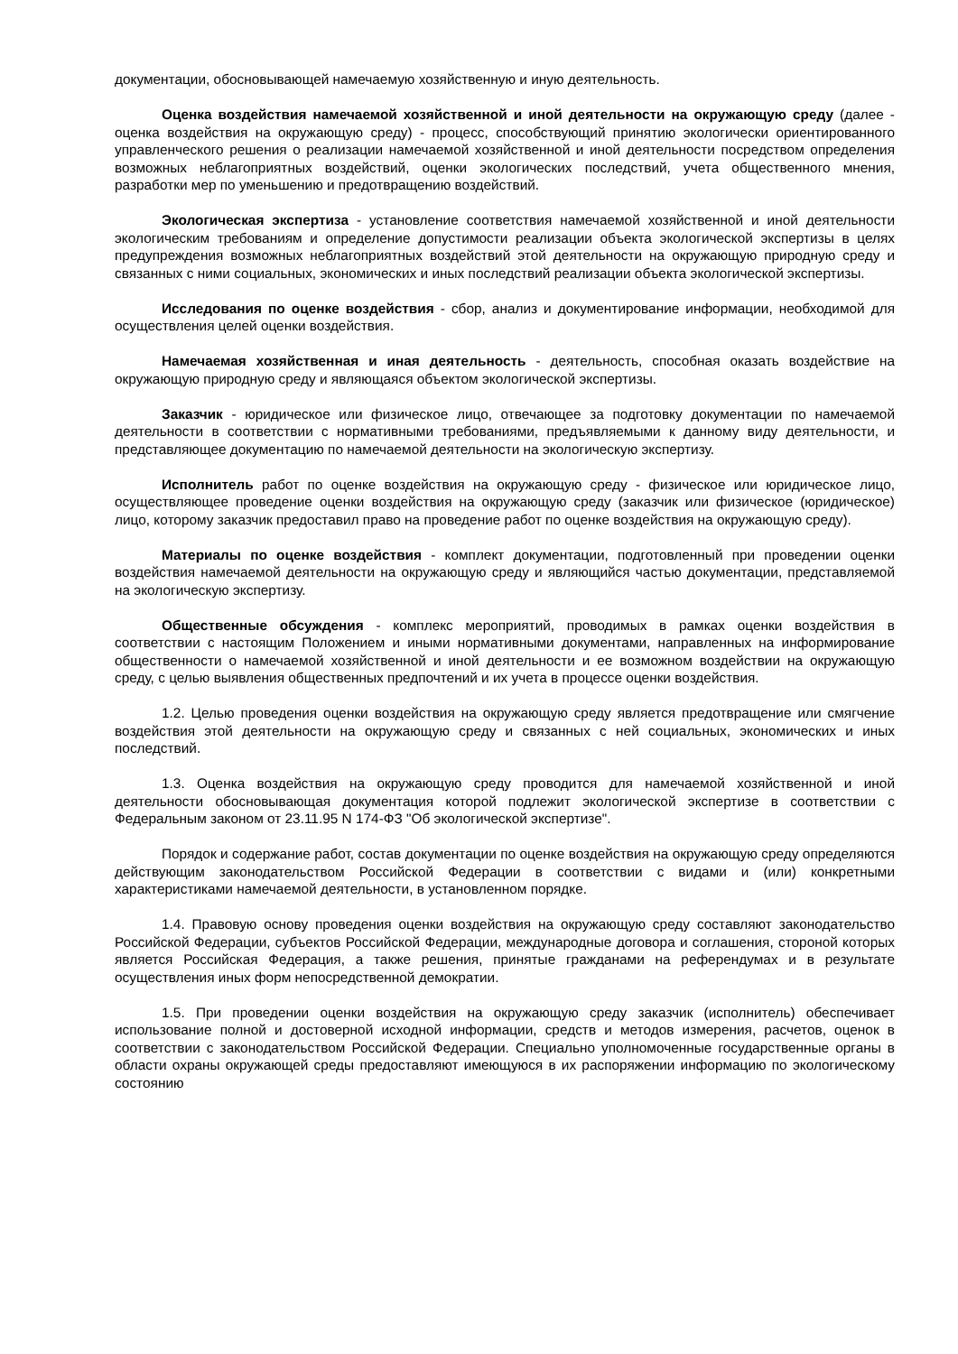документации, обосновывающей намечаемую хозяйственную и иную деятельность.
Оценка воздействия намечаемой хозяйственной и иной деятельности на окружающую среду (далее - оценка воздействия на окружающую среду) - процесс, способствующий принятию экологически ориентированного управленческого решения о реализации намечаемой хозяйственной и иной деятельности посредством определения возможных неблагоприятных воздействий, оценки экологических последствий, учета общественного мнения, разработки мер по уменьшению и предотвращению воздействий.
Экологическая экспертиза - установление соответствия намечаемой хозяйственной и иной деятельности экологическим требованиям и определение допустимости реализации объекта экологической экспертизы в целях предупреждения возможных неблагоприятных воздействий этой деятельности на окружающую природную среду и связанных с ними социальных, экономических и иных последствий реализации объекта экологической экспертизы.
Исследования по оценке воздействия - сбор, анализ и документирование информации, необходимой для осуществления целей оценки воздействия.
Намечаемая хозяйственная и иная деятельность - деятельность, способная оказать воздействие на окружающую природную среду и являющаяся объектом экологической экспертизы.
Заказчик - юридическое или физическое лицо, отвечающее за подготовку документации по намечаемой деятельности в соответствии с нормативными требованиями, предъявляемыми к данному виду деятельности, и представляющее документацию по намечаемой деятельности на экологическую экспертизу.
Исполнитель работ по оценке воздействия на окружающую среду - физическое или юридическое лицо, осуществляющее проведение оценки воздействия на окружающую среду (заказчик или физическое (юридическое) лицо, которому заказчик предоставил право на проведение работ по оценке воздействия на окружающую среду).
Материалы по оценке воздействия - комплект документации, подготовленный при проведении оценки воздействия намечаемой деятельности на окружающую среду и являющийся частью документации, представляемой на экологическую экспертизу.
Общественные обсуждения - комплекс мероприятий, проводимых в рамках оценки воздействия в соответствии с настоящим Положением и иными нормативными документами, направленных на информирование общественности о намечаемой хозяйственной и иной деятельности и ее возможном воздействии на окружающую среду, с целью выявления общественных предпочтений и их учета в процессе оценки воздействия.
1.2. Целью проведения оценки воздействия на окружающую среду является предотвращение или смягчение воздействия этой деятельности на окружающую среду и связанных с ней социальных, экономических и иных последствий.
1.3. Оценка воздействия на окружающую среду проводится для намечаемой хозяйственной и иной деятельности обосновывающая документация которой подлежит экологической экспертизе в соответствии с Федеральным законом от 23.11.95 N 174-ФЗ "Об экологической экспертизе".
Порядок и содержание работ, состав документации по оценке воздействия на окружающую среду определяются действующим законодательством Российской Федерации в соответствии с видами и (или) конкретными характеристиками намечаемой деятельности, в установленном порядке.
1.4. Правовую основу проведения оценки воздействия на окружающую среду составляют законодательство Российской Федерации, субъектов Российской Федерации, международные договора и соглашения, стороной которых является Российская Федерация, а также решения, принятые гражданами на референдумах и в результате осуществления иных форм непосредственной демократии.
1.5. При проведении оценки воздействия на окружающую среду заказчик (исполнитель) обеспечивает использование полной и достоверной исходной информации, средств и методов измерения, расчетов, оценок в соответствии с законодательством Российской Федерации. Специально уполномоченные государственные органы в области охраны окружающей среды предоставляют имеющуюся в их распоряжении информацию по экологическому состоянию